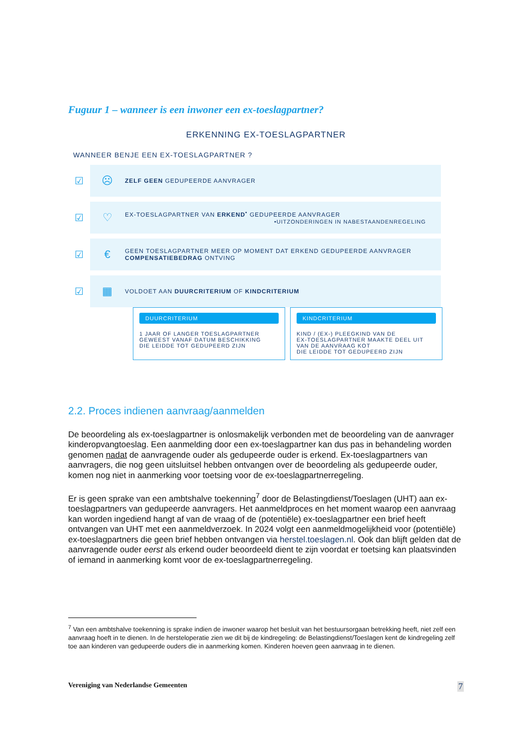Fuguur 1 – wanneer is een inwoner een ex-toeslagpartner?
ERKENNING EX-TOESLAGPARTNER
WANNEER BENJE EEN EX-TOESLAGPARTNER ?
☑
☹
ZELF GEEN GEDUPEERDE AANVRAGER
☑
♡
EX-TOESLAGPARTNER VAN ERKEND<sup>•</sup> GEDUPEERDE AANVRAGER
•UITZONDERINGEN IN NABESTAANDENREGELING
☑
€
GEEN TOESLAGPARTNER MEER OP MOMENT DAT ERKEND GEDUPEERDE AANVRAGER
COMPENSATIEBEDRAG ONTVING
☑
▦
VOLDOET AAN DUURCRITERIUM OF KINDCRITERIUM
DUURCRITERIUM
1 JAAR OF LANGER TOESLAGPARTNER
GEWEEST VANAF DATUM BESCHIKKING
DIE LEIDDE TOT GEDUPEERD ZIJN
KINDCRITERIUM
KIND / (EX-) PLEEGKIND VAN DE
EX-TOESLAGPARTNER MAAKTE DEEL UIT
VAN DE AANVRAAG KOT
DIE LEIDDE TOT GEDUPEERD ZIJN
2.2. Proces indienen aanvraag/aanmelden
De beoordeling als ex-toeslagpartner is onlosmakelijk verbonden met de beoordeling van de aanvrager kinderopvangtoeslag. Een aanmelding door een ex-toeslagpartner kan dus pas in behandeling worden genomen nadat de aanvragende ouder als gedupeerde ouder is erkend. Ex-toeslagpartners van aanvragers, die nog geen uitsluitsel hebben ontvangen over de beoordeling als gedupeerde ouder, komen nog niet in aanmerking voor toetsing voor de ex-toeslagpartnerregeling.
Er is geen sprake van een ambtshalve toekenning<sup>7</sup> door de Belastingdienst/Toeslagen (UHT) aan ex-toeslagpartners van gedupeerde aanvragers. Het aanmeldproces en het moment waarop een aanvraag kan worden ingediend hangt af van de vraag of de (potentiële) ex-toeslagpartner een brief heeft ontvangen van UHT met een aanmeldverzoek. In 2024 volgt een aanmeldmogelijkheid voor (potentiële) ex-toeslagpartners die geen brief hebben ontvangen via herstel.toeslagen.nl. Ook dan blijft gelden dat de aanvragende ouder eerst als erkend ouder beoordeeld dient te zijn voordat er toetsing kan plaatsvinden of iemand in aanmerking komt voor de ex-toeslagpartnerregeling.
<sup>7</sup> Van een ambtshalve toekenning is sprake indien de inwoner waarop het besluit van het bestuursorgaan betrekking heeft, niet zelf een aanvraag hoeft in te dienen. In de hersteloperatie zien we dit bij de kindregeling: de Belastingdienst/Toeslagen kent de kindregeling zelf toe aan kinderen van gedupeerde ouders die in aanmerking komen. Kinderen hoeven geen aanvraag in te dienen.
Vereniging van Nederlandse Gemeenten 7